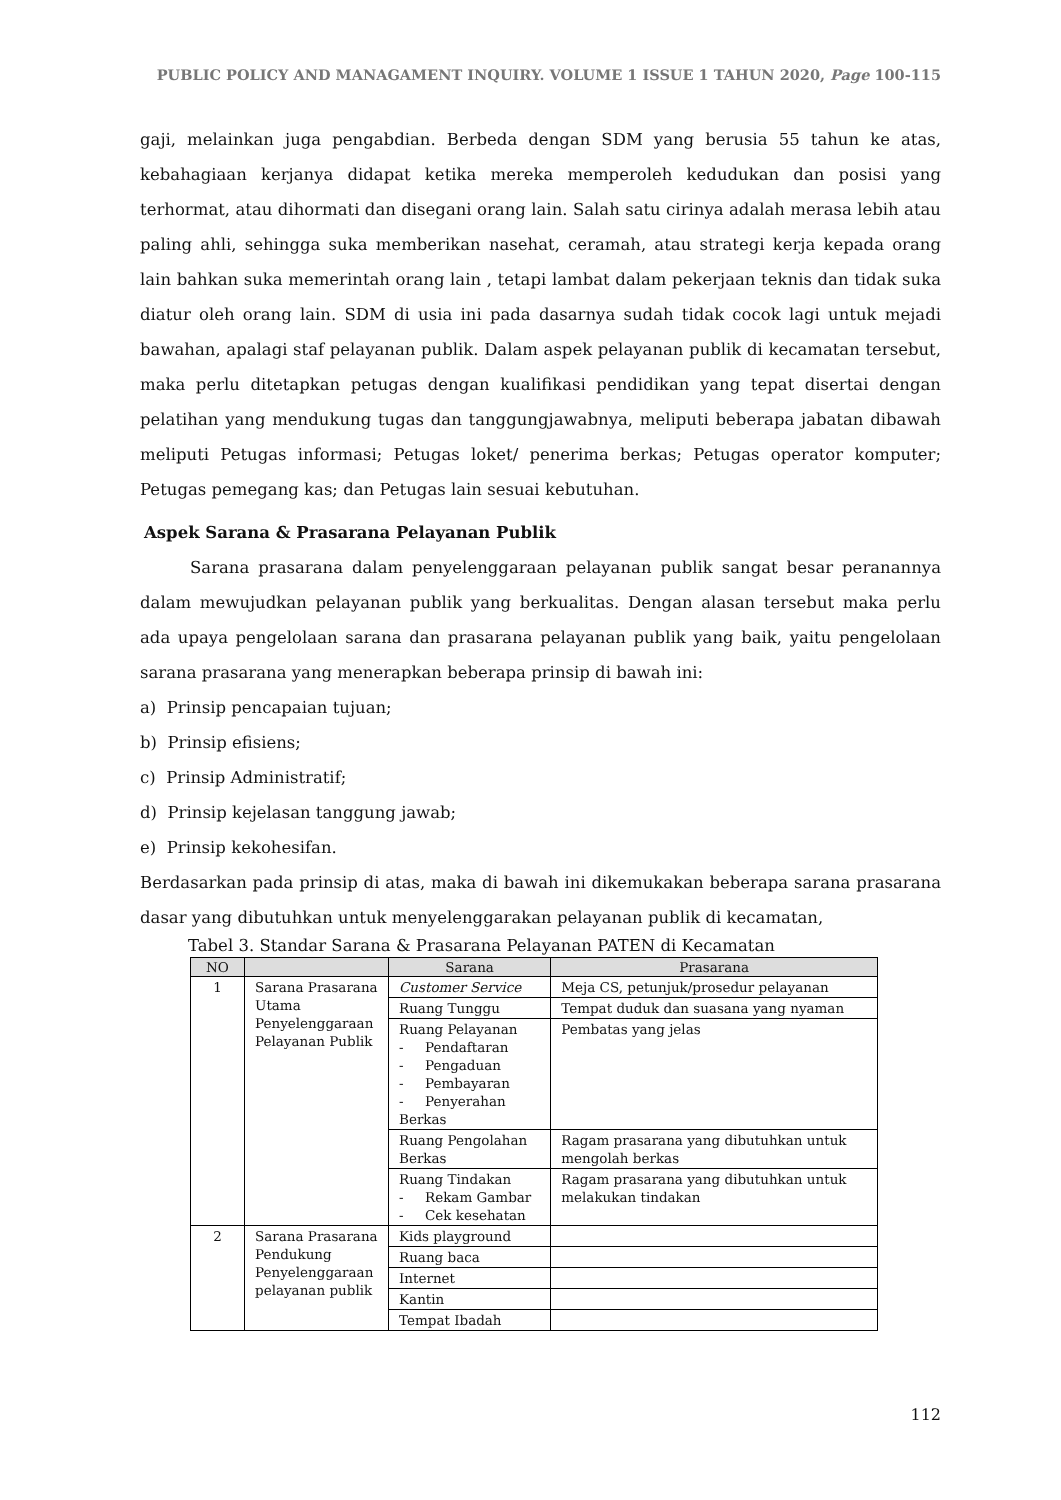PUBLIC POLICY AND MANAGAMENT INQUIRY. VOLUME 1 ISSUE 1 TAHUN 2020, Page 100-115
gaji, melainkan juga pengabdian. Berbeda dengan SDM yang berusia 55 tahun ke atas, kebahagiaan kerjanya didapat ketika mereka memperoleh kedudukan dan posisi yang terhormat, atau dihormati dan disegani orang lain. Salah satu cirinya adalah merasa lebih atau paling ahli, sehingga suka memberikan nasehat, ceramah, atau strategi kerja kepada orang lain bahkan suka memerintah orang lain , tetapi lambat dalam pekerjaan teknis dan tidak suka diatur oleh orang lain. SDM di usia ini pada dasarnya sudah tidak cocok lagi untuk mejadi bawahan, apalagi staf pelayanan publik. Dalam aspek pelayanan publik di kecamatan tersebut, maka perlu ditetapkan petugas dengan kualifikasi pendidikan yang tepat disertai dengan pelatihan yang mendukung tugas dan tanggungjawabnya, meliputi beberapa jabatan dibawah meliputi Petugas informasi; Petugas loket/ penerima berkas; Petugas operator komputer; Petugas pemegang kas; dan Petugas lain sesuai kebutuhan.
Aspek Sarana & Prasarana Pelayanan Publik
Sarana prasarana dalam penyelenggaraan pelayanan publik sangat besar peranannya dalam mewujudkan pelayanan publik yang berkualitas. Dengan alasan tersebut maka perlu ada upaya pengelolaan sarana dan prasarana pelayanan publik yang baik, yaitu pengelolaan sarana prasarana yang menerapkan beberapa prinsip di bawah ini:
a) Prinsip pencapaian tujuan;
b) Prinsip efisiens;
c) Prinsip Administratif;
d) Prinsip kejelasan tanggung jawab;
e) Prinsip kekohesifan.
Berdasarkan pada prinsip di atas, maka di bawah ini dikemukakan beberapa sarana prasarana dasar yang dibutuhkan untuk menyelenggarakan pelayanan publik di kecamatan,
Tabel 3. Standar Sarana & Prasarana Pelayanan PATEN di Kecamatan
| NO | | Sarana | Prasarana |
| --- | --- | --- | --- |
| 1 | Sarana Prasarana Utama Penyelenggaraan Pelayanan Publik | Customer Service | Meja CS, petunjuk/prosedur pelayanan |
| | | Ruang Tunggu | Tempat duduk dan suasana yang nyaman |
| | | Ruang Pelayanan - Pendaftaran - Pengaduan - Pembayaran - Penyerahan Berkas | Pembatas yang jelas |
| | | Ruang Pengolahan Berkas | Ragam prasarana yang dibutuhkan untuk mengolah berkas |
| | | Ruang Tindakan - Rekam Gambar - Cek kesehatan | Ragam prasarana yang dibutuhkan untuk melakukan tindakan |
| 2 | Sarana Prasarana Pendukung Penyelenggaraan pelayanan publik | Kids playground | |
| | | Ruang baca | |
| | | Internet | |
| | | Kantin | |
| | | Tempat Ibadah | |
112